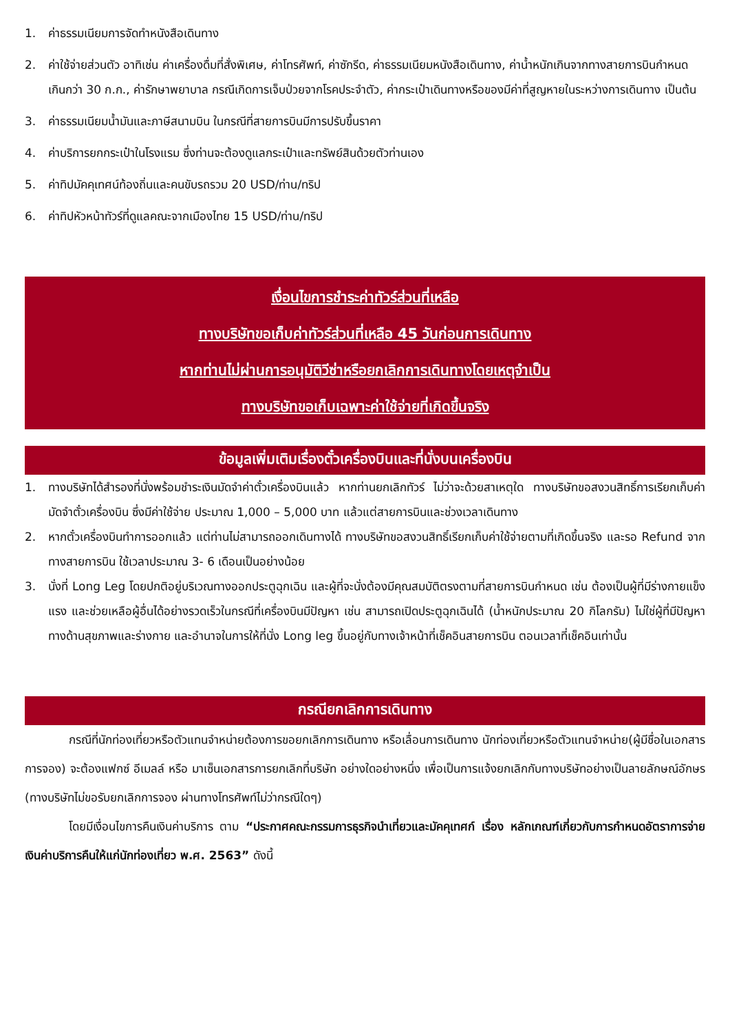1. ค่าธรรมเนียมการจัดทำหนังสือเดินทาง
2. ค่าใช้จ่ายส่วนตัว อาทิเช่น ค่าเครื่องดื่มที่สั่งพิเศษ, ค่าโทรศัพท์, ค่าซักรีด, ค่าธรรมเนียมหนังสือเดินทาง, ค่าน้ำหนักเกินจากทางสายการบินกำหนดเกินกว่า 30 ก.ก., ค่ารักษาพยาบาล กรณีเกิดการเจ็บป่วยจากโรคประจำตัว, ค่ากระเป๋าเดินทางหรือของมีค่าที่สูญหายในระหว่างการเดินทาง เป็นต้น
3. ค่าธรรมเนียมน้ำมันและภาษีสนามบิน ในกรณีที่สายการบินมีการปรับขึ้นราคา
4. ค่าบริการยกกระเป๋าในโรงแรม ซึ่งท่านจะต้องดูแลกระเป๋าและทรัพย์สินด้วยตัวท่านเอง
5. ค่าทิปมัคคุเทศน์ท้องถิ่นและคนขับรถรวม 20 USD/ท่าน/ทริป
6. ค่าทิปหัวหน้าทัวร์ที่ดูแลคณะจากเมืองไทย 15 USD/ท่าน/ทริป
เงื่อนไขการชำระค่าทัวร์ส่วนที่เหลือ
ทางบริษัทขอเก็บค่าทัวร์ส่วนที่เหลือ 45 วันก่อนการเดินทาง
หากท่านไม่ผ่านการอนุมัติวีซ่าหรือยกเลิกการเดินทางโดยเหตุจำเป็น
ทางบริษัทขอเก็บเฉพาะค่าใช้จ่ายที่เกิดขึ้นจริง
ข้อมูลเพิ่มเติมเรื่องตั๋วเครื่องบินและที่นั่งบนเครื่องบิน
1. ทางบริษัทได้สำรองที่นั่งพร้อมชำระเงินมัดจำค่าตั๋วเครื่องบินแล้ว หากท่านยกเลิกทัวร์ ไม่ว่าจะด้วยสาเหตุใด ทางบริษัทขอสงวนสิทธิ์การเรียกเก็บค่ามัดจำตั๋วเครื่องบิน ซึ่งมีค่าใช้จ่าย ประมาณ 1,000 – 5,000 บาท แล้วแต่สายการบินและช่วงเวลาเดินทาง
2. หากตั๋วเครื่องบินทำการออกแล้ว แต่ท่านไม่สามารถออกเดินทางได้ ทางบริษัทขอสงวนสิทธิ์เรียกเก็บค่าใช้จ่ายตามที่เกิดขึ้นจริง และรอ Refund จากทางสายการบิน ใช้เวลาประมาณ 3- 6 เดือนเป็นอย่างน้อย
3. นั่งที่ Long Leg โดยปกติอยู่บริเวณทางออกประตูฉุกเฉิน และผู้ที่จะนั่งต้องมีคุณสมบัติตรงตามที่สายการบินกำหนด เช่น ต้องเป็นผู้ที่มีร่างกายแข็งแรง และช่วยเหลือผู้อื่นได้อย่างรวดเร็วในกรณีที่เครื่องบินมีปัญหา เช่น สามารถเปิดประตูฉุกเฉินได้ (น้ำหนักประมาณ 20 กิโลกรัม) ไม่ใช่ผู้ที่มีปัญหาทางด้านสุขภาพและร่างกาย และอำนาจในการให้ที่นั่ง Long leg ขึ้นอยู่กับทางเจ้าหน้าที่เช็คอินสายการบิน ตอนเวลาที่เช็คอินเท่านั้น
กรณียกเลิกการเดินทาง
กรณีที่นักท่องเที่ยวหรือตัวแทนจำหน่ายต้องการขอยกเลิกการเดินทาง หรือเลื่อนการเดินทาง นักท่องเที่ยวหรือตัวแทนจำหน่าย(ผู้มีชื่อในเอกสารการจอง) จะต้องแฟกซ์ อีเมลล์ หรือ มาเซ็นเอกสารการยกเลิกที่บริษัท อย่างใดอย่างหนึ่ง เพื่อเป็นการแจ้งยกเลิกกับทางบริษัทอย่างเป็นลายลักษณ์อักษร (ทางบริษัทไม่ขอรับยกเลิกการจอง ผ่านทางโทรศัพท์ไม่ว่ากรณีใดๆ)
โดยมีเงื่อนไขการคืนเงินค่าบริการ ตาม “ประกาศคณะกรรมการธุรกิจนำเที่ยวและมัคคุเทศก์ เรื่อง หลักเกณฑ์เกี่ยวกับการกำหนดอัตราการจ่ายเงินค่าบริการคืนให้แก่นักท่องเที่ยว พ.ศ. 2563” ดังนี้